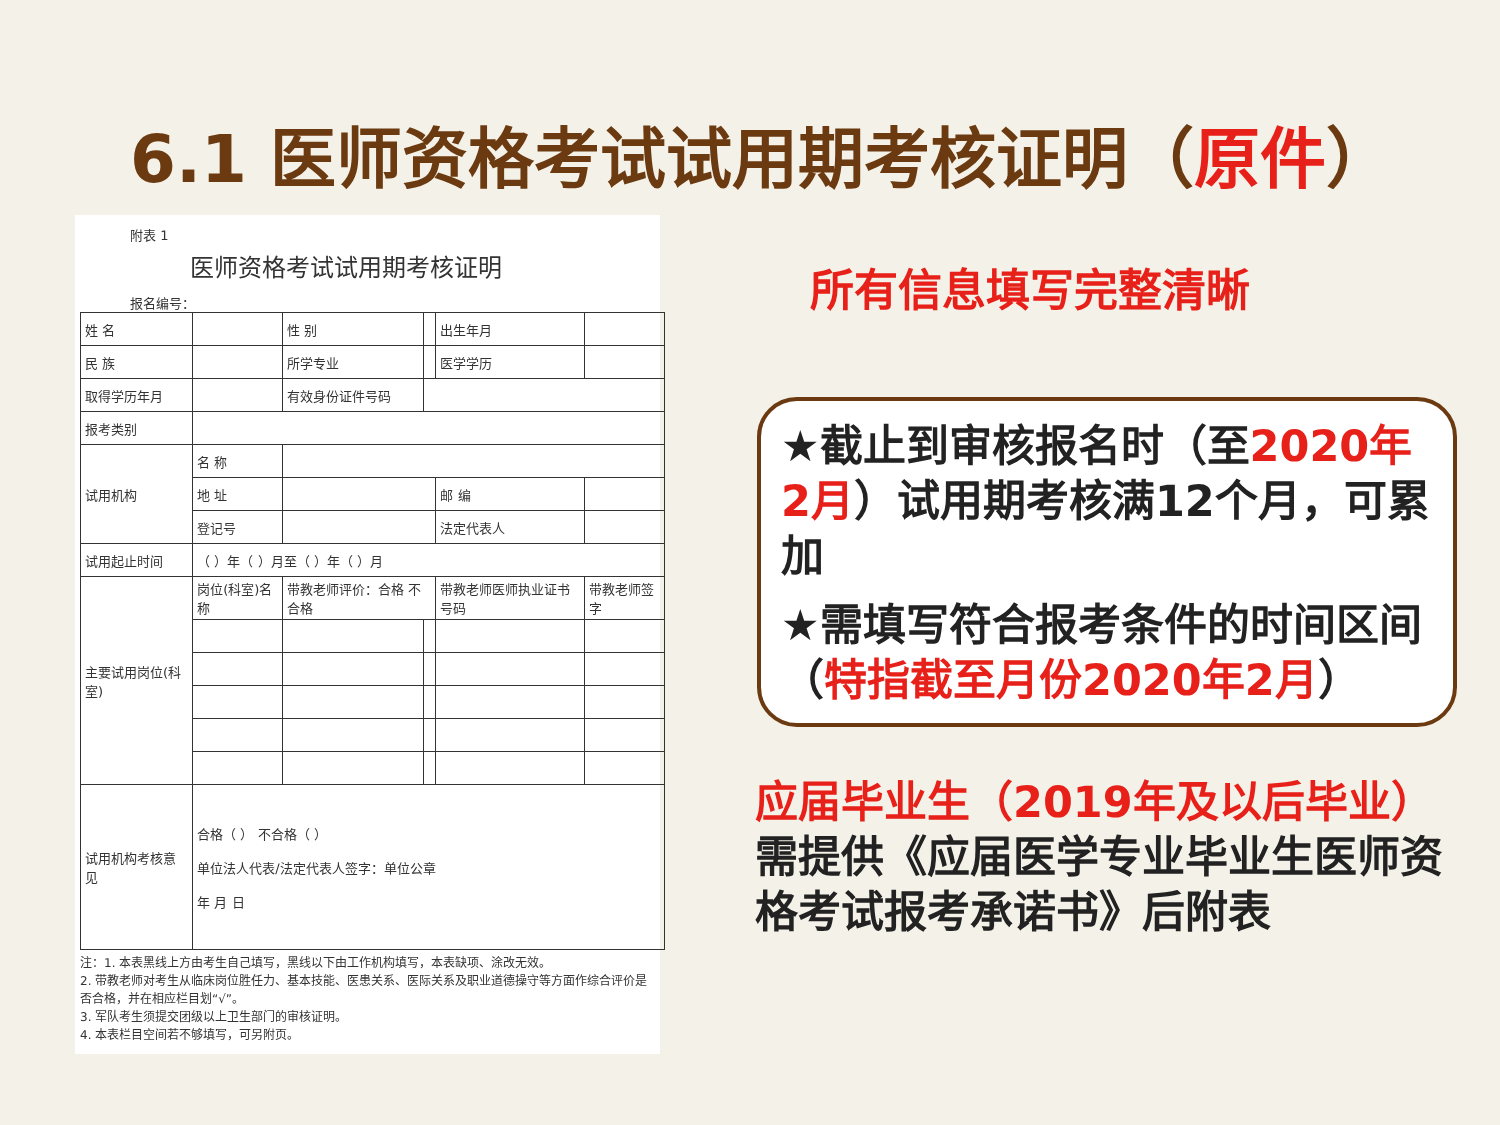6.1 医师资格考试试用期考核证明（原件）
附表 1
医师资格考试试用期考核证明
报名编号：
| 姓 名 | | 性 别 | | | 出生年月 | | |
| 民 族 | | 所学专业 | | | 医学学历 | | |
| 取得学历年月 | | 有效身份证件号码 | | | | | |
| 报考类别 | | | | | | | |
| 试用机构 | 名 称 | | | | | | |
| | 地 址 | | | | 邮 编 | | |
| | 登记号 | | | | 法定代表人 | | |
| 试用起止时间 | （ ）年（ ）月至（ ）年（ ）月 | | | | | | |
| 主要试用岗位(科室) | 岗位(科室)名称 | 带教老师评价：合格 不合格 | | 带教老师医师执业证书号码 | | | 带教老师签字 |
| 试用机构考核意见 | 合格（ ） 不合格（ ） 单位法人代表/法定代表人签字：单位公章 年 月 日 | | | | | | |
注：1. 本表黑线上方由考生自己填写，黑线以下由工作机构填写，本表缺项、涂改无效。
2. 带教老师对考生从临床岗位胜任力、基本技能、医患关系、医际关系及职业道德操守等方面作综合评价是否合格，并在相应栏目划“√”。
3. 军队考生须提交团级以上卫生部门的审核证明。
4. 本表栏目空间若不够填写，可另附页。
所有信息填写完整清晰
★截止到审核报名时（至2020年2月）试用期考核满12个月，可累加
★需填写符合报考条件的时间区间（特指截至月份2020年2月）
应届毕业生（2019年及以后毕业）需提供《应届医学专业毕业生医师资格考试报考承诺书》后附表